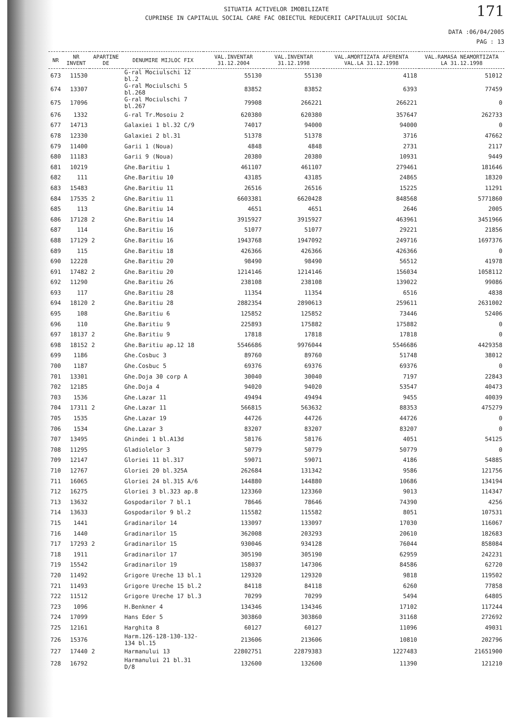171
SITUATIA ACTIVELOR IMOBILIZATE
CUPRINSE IN CAPITALUL SOCIAL CARE FAC OBIECTUL REDUCERII CAPITALULUI SOCIAL
DATA :06/04/2005
PAG : 13
| NR | NR INVENT | APARTINE DE | DENUMIRE MIJLOC FIX | VAL.INVENTAR 31.12.2004 | VAL.INVENTAR 31.12.1998 | VAL.AMORTIZATA AFERENTA VAL.LA 31.12.1998 | VAL.RAMASA NEAMORTIZATA LA 31.12.1998 |
| --- | --- | --- | --- | --- | --- | --- | --- |
| 673 | 11530 | | G-ral Mociulschi 12 bl.2 | 55130 | 55130 | 4118 | 51012 |
| 674 | 13307 | | G-ral Mociulschi 5 bl.268 | 83852 | 83852 | 6393 | 77459 |
| 675 | 17096 | | G-ral Mociulschi 7 bl.267 | 79908 | 266221 | 266221 | 0 |
| 676 | 1332 | | G-ral Tr.Mosoiu 2 | 620380 | 620380 | 357647 | 262733 |
| 677 | 14713 | | Galaxiei 1 bl.32 C/9 | 74017 | 94000 | 94000 | 0 |
| 678 | 12330 | | Galaxiei 2 bl.31 | 51378 | 51378 | 3716 | 47662 |
| 679 | 11400 | | Garii 1 (Noua) | 4848 | 4848 | 2731 | 2117 |
| 680 | 11183 | | Garii 9 (Noua) | 20380 | 20380 | 10931 | 9449 |
| 681 | 10219 | | Ghe.Baritiu 1 | 461107 | 461107 | 279461 | 181646 |
| 682 | 111 | | Ghe.Baritiu 10 | 43185 | 43185 | 24865 | 18320 |
| 683 | 15483 | | Ghe.Baritiu 11 | 26516 | 26516 | 15225 | 11291 |
| 684 | 17535 | 2 | Ghe.Baritiu 11 | 6603381 | 6620428 | 848568 | 5771860 |
| 685 | 113 | | Ghe.Baritiu 14 | 4651 | 4651 | 2646 | 2005 |
| 686 | 17128 | 2 | Ghe.Baritiu 14 | 3915927 | 3915927 | 463961 | 3451966 |
| 687 | 114 | | Ghe.Baritiu 16 | 51077 | 51077 | 29221 | 21856 |
| 688 | 17129 | 2 | Ghe.Baritiu 16 | 1943768 | 1947092 | 249716 | 1697376 |
| 689 | 115 | | Ghe.Baritiu 18 | 426366 | 426366 | 426366 | 0 |
| 690 | 12228 | | Ghe.Baritiu 20 | 98490 | 98490 | 56512 | 41978 |
| 691 | 17482 | 2 | Ghe.Baritiu 20 | 1214146 | 1214146 | 156034 | 1058112 |
| 692 | 11290 | | Ghe.Baritiu 26 | 238108 | 238108 | 139022 | 99086 |
| 693 | 117 | | Ghe.Baritiu 28 | 11354 | 11354 | 6516 | 4838 |
| 694 | 18120 | 2 | Ghe.Baritiu 28 | 2882354 | 2890613 | 259611 | 2631002 |
| 695 | 108 | | Ghe.Baritiu 6 | 125852 | 125852 | 73446 | 52406 |
| 696 | 110 | | Ghe.Baritiu 9 | 225893 | 175882 | 175882 | 0 |
| 697 | 18137 | 2 | Ghe.Baritiu 9 | 17818 | 17818 | 17818 | 0 |
| 698 | 18152 | 2 | Ghe.Baritiu ap.12 18 | 5546686 | 9976044 | 5546686 | 4429358 |
| 699 | 1186 | | Ghe.Cosbuc 3 | 89760 | 89760 | 51748 | 38012 |
| 700 | 1187 | | Ghe.Cosbuc 5 | 69376 | 69376 | 69376 | 0 |
| 701 | 13301 | | Ghe.Doja 30 corp A | 30040 | 30040 | 7197 | 22843 |
| 702 | 12185 | | Ghe.Doja 4 | 94020 | 94020 | 53547 | 40473 |
| 703 | 1536 | | Ghe.Lazar 11 | 49494 | 49494 | 9455 | 40039 |
| 704 | 17311 | 2 | Ghe.Lazar 11 | 566815 | 563632 | 88353 | 475279 |
| 705 | 1535 | | Ghe.Lazar 19 | 44726 | 44726 | 44726 | 0 |
| 706 | 1534 | | Ghe.Lazar 3 | 83207 | 83207 | 83207 | 0 |
| 707 | 13495 | | Ghindei 1 bl.A13d | 58176 | 58176 | 4051 | 54125 |
| 708 | 11295 | | Gladiolelor 3 | 50779 | 50779 | 50779 | 0 |
| 709 | 12147 | | Gloriei 11 bl.317 | 59071 | 59071 | 4186 | 54885 |
| 710 | 12767 | | Gloriei 20 bl.325A | 262684 | 131342 | 9586 | 121756 |
| 711 | 16065 | | Gloriei 24 bl.315 A/6 | 144880 | 144880 | 10686 | 134194 |
| 712 | 16275 | | Gloriei 3 bl.323 ap.8 | 123360 | 123360 | 9013 | 114347 |
| 713 | 13632 | | Gospodarilor 7 bl.1 | 78646 | 78646 | 74390 | 4256 |
| 714 | 13633 | | Gospodarilor 9 bl.2 | 115582 | 115582 | 8051 | 107531 |
| 715 | 1441 | | Gradinarilor 14 | 133097 | 133097 | 17030 | 116067 |
| 716 | 1440 | | Gradinarilor 15 | 362008 | 203293 | 20610 | 182683 |
| 717 | 17293 | 2 | Gradinarilor 15 | 930046 | 934128 | 76044 | 858084 |
| 718 | 1911 | | Gradinarilor 17 | 305190 | 305190 | 62959 | 242231 |
| 719 | 15542 | | Gradinarilor 19 | 158037 | 147306 | 84586 | 62720 |
| 720 | 11492 | | Grigore Ureche 13 bl.1 | 129320 | 129320 | 9818 | 119502 |
| 721 | 11493 | | Grigore Ureche 15 bl.2 | 84118 | 84118 | 6260 | 77858 |
| 722 | 11512 | | Grigore Ureche 17 bl.3 | 70299 | 70299 | 5494 | 64805 |
| 723 | 1096 | | H.Benkner 4 | 134346 | 134346 | 17102 | 117244 |
| 724 | 17099 | | Hans Eder 5 | 303860 | 303860 | 31168 | 272692 |
| 725 | 12161 | | Harghita 8 | 60127 | 60127 | 11096 | 49031 |
| 726 | 15376 | | Harm.126-128-130-132-134 bl.15 | 213606 | 213606 | 10810 | 202796 |
| 727 | 17440 | 2 | Harmanului 13 | 22802751 | 22879383 | 1227483 | 21651900 |
| 728 | 16792 | | Harmanului 21 bl.31 D/8 | 132600 | 132600 | 11390 | 121210 |